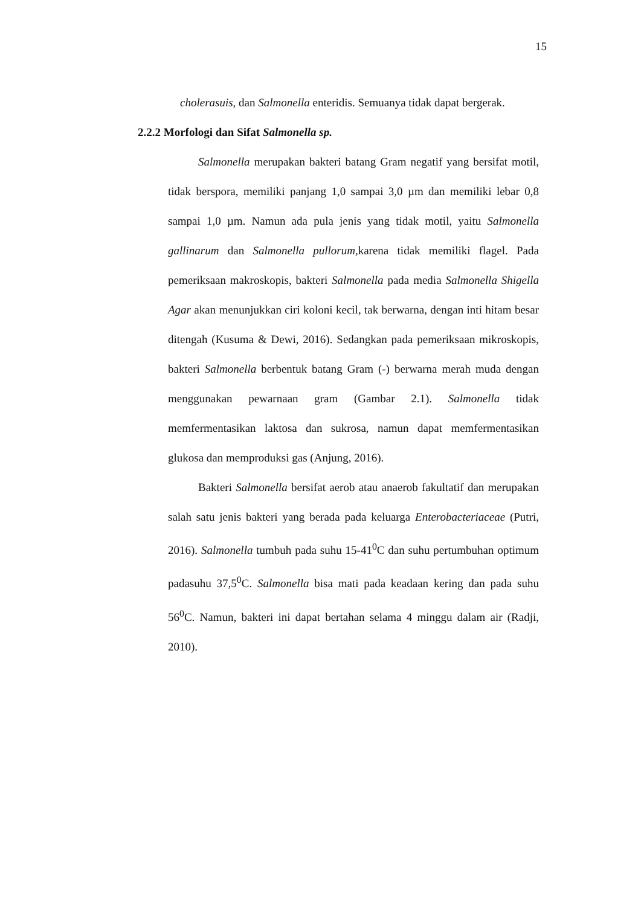15
cholerasuis, dan Salmonella enteridis. Semuanya tidak dapat bergerak.
2.2.2 Morfologi dan Sifat Salmonella sp.
Salmonella merupakan bakteri batang Gram negatif yang bersifat motil, tidak berspora, memiliki panjang 1,0 sampai 3,0 µm dan memiliki lebar 0,8 sampai 1,0 µm. Namun ada pula jenis yang tidak motil, yaitu Salmonella gallinarum dan Salmonella pullorum, karena tidak memiliki flagel. Pada pemeriksaan makroskopis, bakteri Salmonella pada media Salmonella Shigella Agar akan menunjukkan ciri koloni kecil, tak berwarna, dengan inti hitam besar ditengah (Kusuma & Dewi, 2016). Sedangkan pada pemeriksaan mikroskopis, bakteri Salmonella berbentuk batang Gram (-) berwarna merah muda dengan menggunakan pewarnaan gram (Gambar 2.1). Salmonella tidak memfermentasikan laktosa dan sukrosa, namun dapat memfermentasikan glukosa dan memproduksi gas (Anjung, 2016).
Bakteri Salmonella bersifat aerob atau anaerob fakultatif dan merupakan salah satu jenis bakteri yang berada pada keluarga Enterobacteriaceae (Putri, 2016). Salmonella tumbuh pada suhu 15-41<sup>0</sup>C dan suhu pertumbuhan optimum padasuhu 37,5<sup>0</sup>C. Salmonella bisa mati pada keadaan kering dan pada suhu 56<sup>0</sup>C. Namun, bakteri ini dapat bertahan selama 4 minggu dalam air (Radji, 2010).